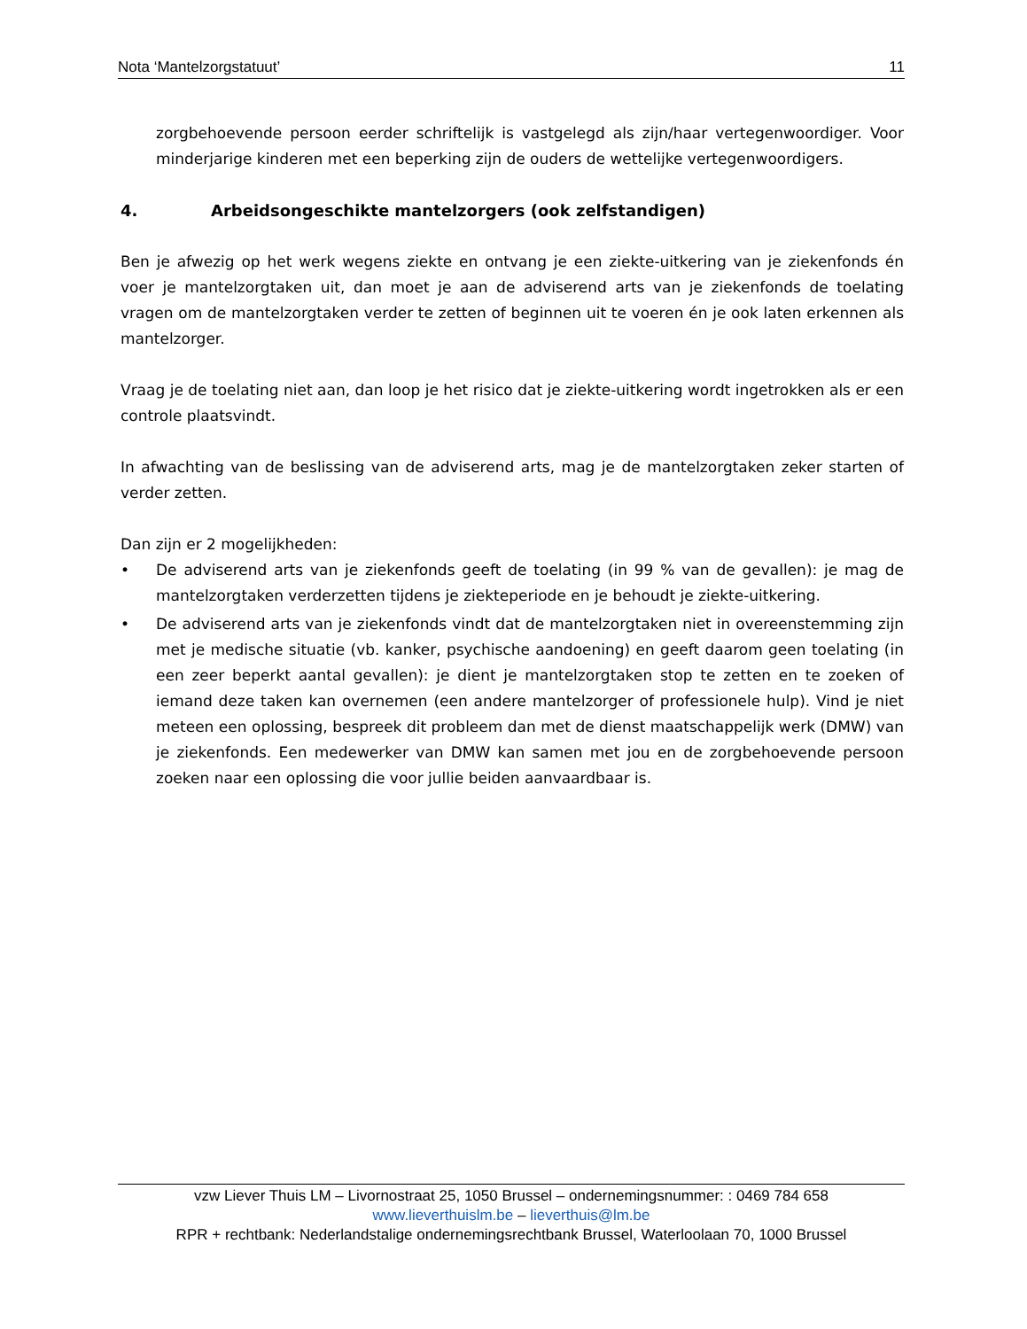Nota ‘Mantelzorgstatuut’ 11
zorgbehoevende persoon eerder schriftelijk is vastgelegd als zijn/haar vertegenwoordiger. Voor minderjarige kinderen met een beperking zijn de ouders de wettelijke vertegenwoordigers.
4. Arbeidsongeschikte mantelzorgers (ook zelfstandigen)
Ben je afwezig op het werk wegens ziekte en ontvang je een ziekte-uitkering van je ziekenfonds én voer je mantelzorgtaken uit, dan moet je aan de adviserend arts van je ziekenfonds de toelating vragen om de mantelzorgtaken verder te zetten of beginnen uit te voeren én je ook laten erkennen als mantelzorger.
Vraag je de toelating niet aan, dan loop je het risico dat je ziekte-uitkering wordt ingetrokken als er een controle plaatsvindt.
In afwachting van de beslissing van de adviserend arts, mag je de mantelzorgtaken zeker starten of verder zetten.
Dan zijn er 2 mogelijkheden:
• De adviserend arts van je ziekenfonds geeft de toelating (in 99 % van de gevallen): je mag de mantelzorgtaken verderzetten tijdens je ziekteperiode en je behoudt je ziekte-uitkering.
• De adviserend arts van je ziekenfonds vindt dat de mantelzorgtaken niet in overeenstemming zijn met je medische situatie (vb. kanker, psychische aandoening) en geeft daarom geen toelating (in een zeer beperkt aantal gevallen): je dient je mantelzorgtaken stop te zetten en te zoeken of iemand deze taken kan overnemen (een andere mantelzorger of professionele hulp). Vind je niet meteen een oplossing, bespreek dit probleem dan met de dienst maatschappelijk werk (DMW) van je ziekenfonds. Een medewerker van DMW kan samen met jou en de zorgbehoevende persoon zoeken naar een oplossing die voor jullie beiden aanvaardbaar is.
vzw Liever Thuis LM – Livornostraat 25, 1050 Brussel – ondernemingsnummer: : 0469 784 658
www.lieverthuislm.be – lieverthuis@lm.be
RPR + rechtbank: Nederlandstalige ondernemingsrechtbank Brussel, Waterloolaan 70, 1000 Brussel